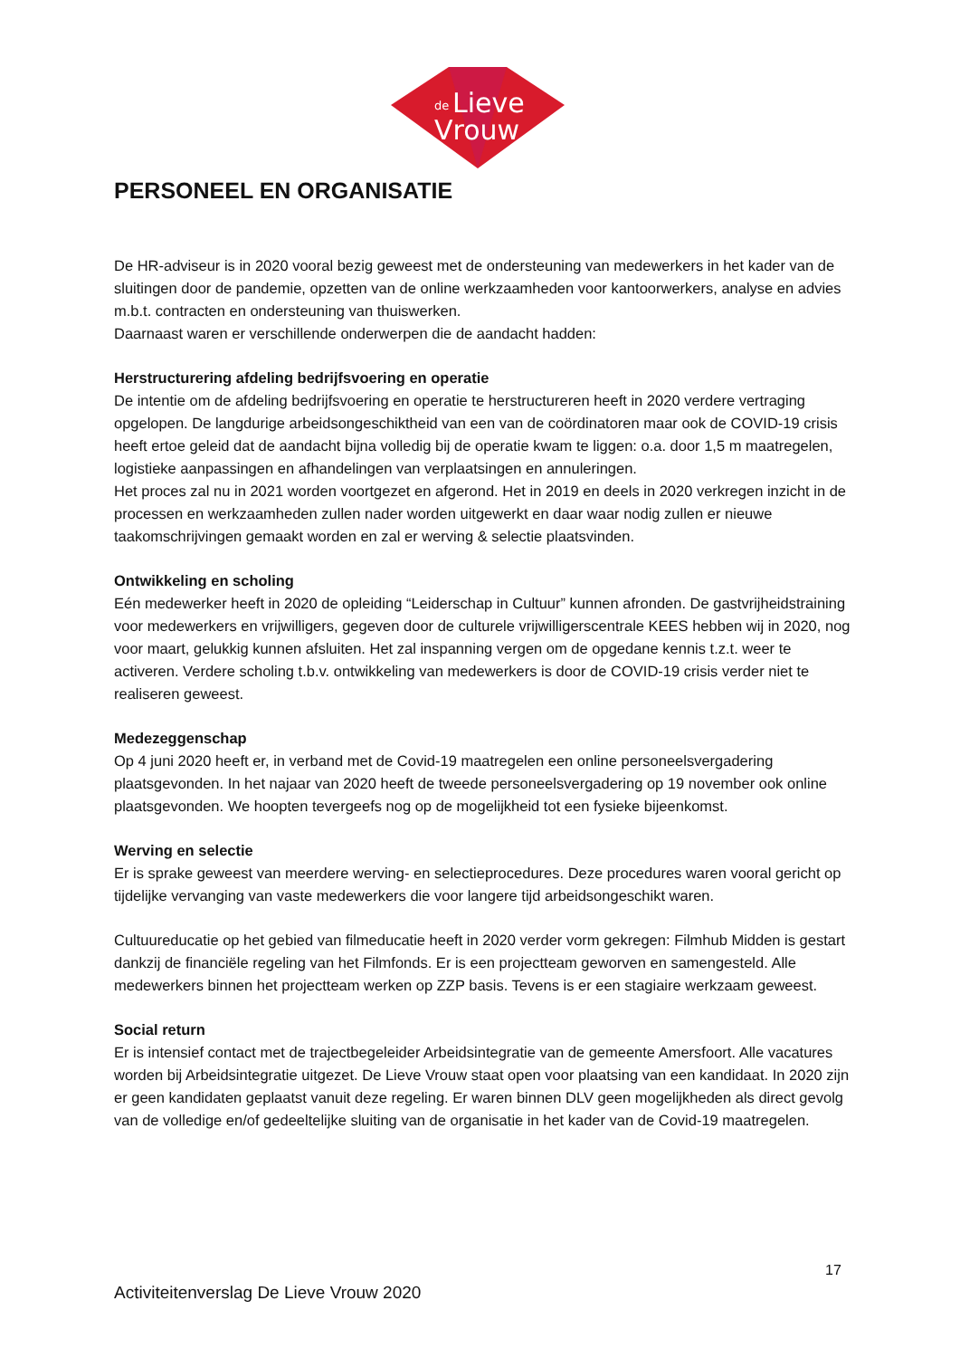de
Lieve
Vrouw
PERSONEEL EN ORGANISATIE
De HR-adviseur is in 2020 vooral bezig geweest met de ondersteuning van medewerkers in het kader van de sluitingen door de pandemie, opzetten van de online werkzaamheden voor kantoorwerkers, analyse en advies m.b.t. contracten en ondersteuning van thuiswerken.
Daarnaast waren er verschillende onderwerpen die de aandacht hadden:
Herstructurering afdeling bedrijfsvoering en operatie
De intentie om de afdeling bedrijfsvoering en operatie te herstructureren heeft in 2020 verdere vertraging opgelopen. De langdurige arbeidsongeschiktheid van een van de coördinatoren maar ook de COVID-19 crisis heeft ertoe geleid dat de aandacht bijna volledig bij de operatie kwam te liggen: o.a. door 1,5 m maatregelen, logistieke aanpassingen en afhandelingen van verplaatsingen en annuleringen.
Het proces zal nu in 2021 worden voortgezet en afgerond. Het in 2019 en deels in 2020 verkregen inzicht in de processen en werkzaamheden zullen nader worden uitgewerkt en daar waar nodig zullen er nieuwe taakomschrijvingen gemaakt worden en zal er werving & selectie plaatsvinden.
Ontwikkeling en scholing
Eén medewerker heeft in 2020 de opleiding “Leiderschap in Cultuur” kunnen afronden. De gastvrijheidstraining voor medewerkers en vrijwilligers, gegeven door de culturele vrijwilligerscentrale KEES hebben wij in 2020, nog voor maart, gelukkig kunnen afsluiten. Het zal inspanning vergen om de opgedane kennis t.z.t. weer te activeren. Verdere scholing t.b.v. ontwikkeling van medewerkers is door de COVID-19 crisis verder niet te realiseren geweest.
Medezeggenschap
Op 4 juni 2020 heeft er, in verband met de Covid-19 maatregelen een online personeelsvergadering plaatsgevonden. In het najaar van 2020 heeft de tweede personeelsvergadering op 19 november ook online plaatsgevonden. We hoopten tevergeefs nog op de mogelijkheid tot een fysieke bijeenkomst.
Werving en selectie
Er is sprake geweest van meerdere werving- en selectieprocedures. Deze procedures waren vooral gericht op tijdelijke vervanging van vaste medewerkers die voor langere tijd arbeidsongeschikt waren.
Cultuureducatie op het gebied van filmeducatie heeft in 2020 verder vorm gekregen: Filmhub Midden is gestart dankzij de financiële regeling van het Filmfonds. Er is een projectteam geworven en samengesteld. Alle medewerkers binnen het projectteam werken op ZZP basis. Tevens is er een stagiaire werkzaam geweest.
Social return
Er is intensief contact met de trajectbegeleider Arbeidsintegratie van de gemeente Amersfoort. Alle vacatures worden bij Arbeidsintegratie uitgezet. De Lieve Vrouw staat open voor plaatsing van een kandidaat. In 2020 zijn er geen kandidaten geplaatst vanuit deze regeling. Er waren binnen DLV geen mogelijkheden als direct gevolg van de volledige en/of gedeeltelijke sluiting van de organisatie in het kader van de Covid-19 maatregelen.
17
Activiteitenverslag De Lieve Vrouw 2020